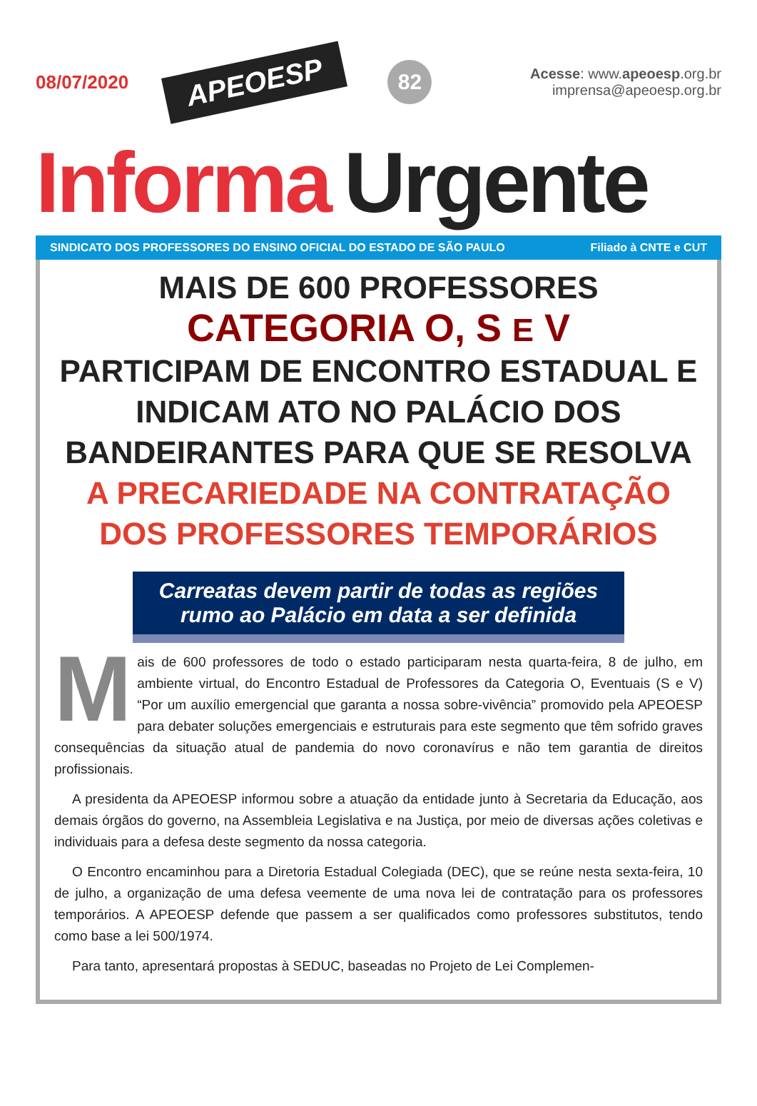08/07/2020
APEOESP
82
Acesse: www.apeoesp.org.br
imprensa@apeoesp.org.br
Informa Urgente
SINDICATO DOS PROFESSORES DO ENSINO OFICIAL DO ESTADO DE SÃO PAULO Filiado à CNTE e CUT
MAIS DE 600 PROFESSORES
CATEGORIA O, S E V
PARTICIPAM DE ENCONTRO ESTADUAL E INDICAM ATO NO PALÁCIO DOS BANDEIRANTES PARA QUE SE RESOLVA
A PRECARIEDADE NA CONTRATAÇÃO DOS PROFESSORES TEMPORÁRIOS
Carreatas devem partir de todas as regiões rumo ao Palácio em data a ser definida
Mais de 600 professores de todo o estado participaram nesta quarta-feira, 8 de julho, em ambiente virtual, do Encontro Estadual de Professores da Categoria O, Eventuais (S e V) “Por um auxílio emergencial que garanta a nossa sobre-vivência” promovido pela APEOESP para debater soluções emergenciais e estruturais para este segmento que têm sofrido graves consequências da situação atual de pandemia do novo coronavírus e não tem garantia de direitos profissionais.
A presidenta da APEOESP informou sobre a atuação da entidade junto à Secretaria da Educação, aos demais órgãos do governo, na Assembleia Legislativa e na Justiça, por meio de diversas ações coletivas e individuais para a defesa deste segmento da nossa categoria.
O Encontro encaminhou para a Diretoria Estadual Colegiada (DEC), que se reúne nesta sexta-feira, 10 de julho, a organização de uma defesa veemente de uma nova lei de contratação para os professores temporários. A APEOESP defende que passem a ser qualificados como professores substitutos, tendo como base a lei 500/1974.
Para tanto, apresentará propostas à SEDUC, baseadas no Projeto de Lei Complemen-